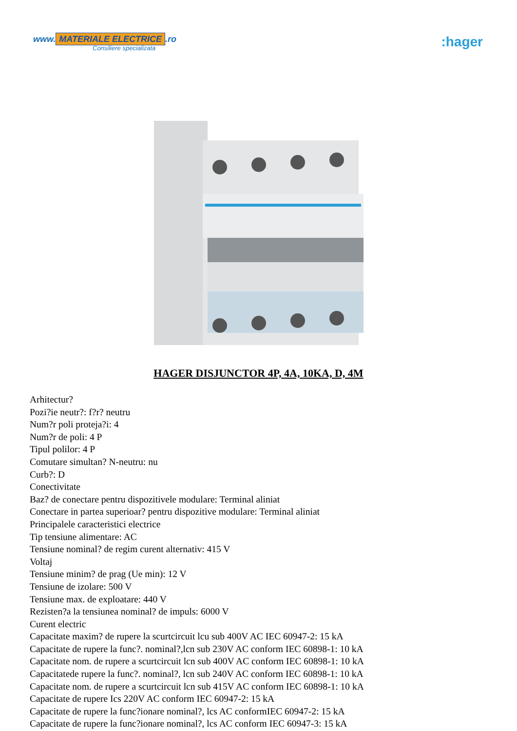www. MATERIALE ELECTRICE.ro
Consiliere specializata
:hager
HAGER DISJUNCTOR 4P, 4A, 10KA, D, 4M
Arhitectur?
Pozi?ie neutr?: f?r? neutru
Num?r poli proteja?i: 4
Num?r de poli: 4 P
Tipul polilor: 4 P
Comutare simultan? N-neutru: nu
Curb?: D
Conectivitate
Baz? de conectare pentru dispozitivele modulare: Terminal aliniat
Conectare in partea superioar? pentru dispozitive modulare: Terminal aliniat
Principalele caracteristici electrice
Tip tensiune alimentare: AC
Tensiune nominal? de regim curent alternativ: 415 V
Voltaj
Tensiune minim? de prag (Ue min): 12 V
Tensiune de izolare: 500 V
Tensiune max. de exploatare: 440 V
Rezisten?a la tensiunea nominal? de impuls: 6000 V
Curent electric
Capacitate maxim? de rupere la scurtcircuit lcu sub 400V AC IEC 60947-2: 15 kA
Capacitate de rupere la func?. nominal?,lcn sub 230V AC conform IEC 60898-1: 10 kA
Capacitate nom. de rupere a scurtcircuit lcn sub 400V AC conform IEC 60898-1: 10 kA
Capacitatede rupere la func?. nominal?, lcn sub 240V AC conform IEC 60898-1: 10 kA
Capacitate nom. de rupere a scurtcircuit lcn sub 415V AC conform IEC 60898-1: 10 kA
Capacitate de rupere Ics 220V AC conform IEC 60947-2: 15 kA
Capacitate de rupere la func?ionare nominal?, lcs AC conformIEC 60947-2: 15 kA
Capacitate de rupere la func?ionare nominal?, lcs AC conform IEC 60947-3: 15 kA